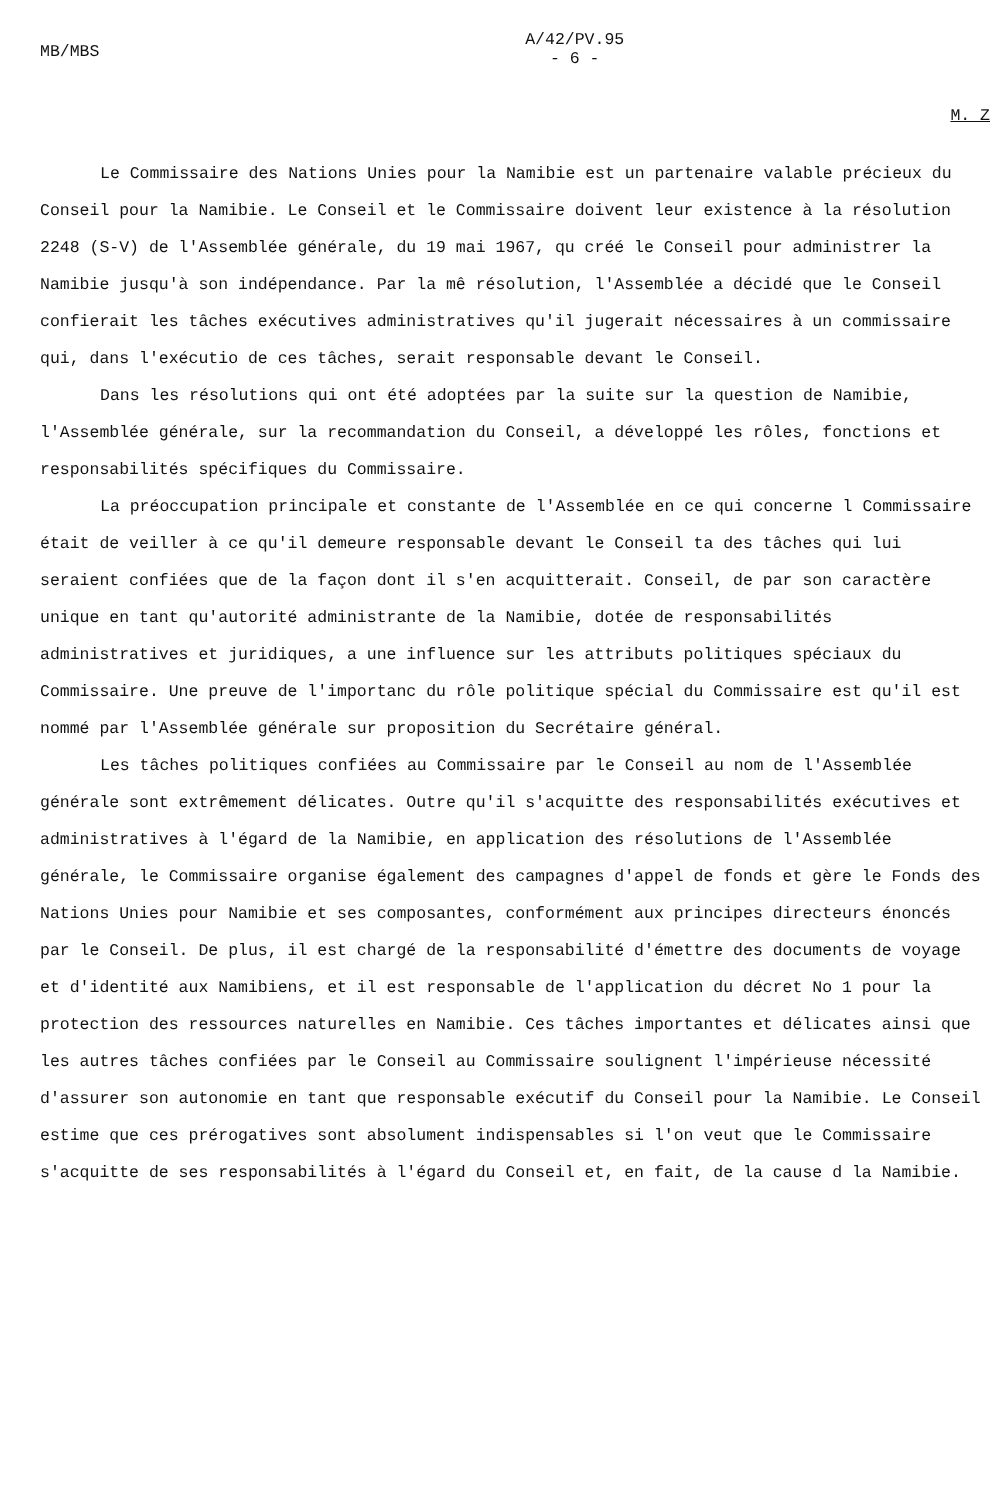MB/MBS
A/42/PV.95
- 6 -
M. Z
Le Commissaire des Nations Unies pour la Namibie est un partenaire valable précieux du Conseil pour la Namibie. Le Conseil et le Commissaire doivent leur existence à la résolution 2248 (S-V) de l'Assemblée générale, du 19 mai 1967, qu créé le Conseil pour administrer la Namibie jusqu'à son indépendance. Par la mê résolution, l'Assemblée a décidé que le Conseil confierait les tâches exécutives administratives qu'il jugerait nécessaires à un commissaire qui, dans l'exécutio de ces tâches, serait responsable devant le Conseil.
Dans les résolutions qui ont été adoptées par la suite sur la question de Namibie, l'Assemblée générale, sur la recommandation du Conseil, a développé les rôles, fonctions et responsabilités spécifiques du Commissaire.
La préoccupation principale et constante de l'Assemblée en ce qui concerne l Commissaire était de veiller à ce qu'il demeure responsable devant le Conseil ta des tâches qui lui seraient confiées que de la façon dont il s'en acquitterait. Conseil, de par son caractère unique en tant qu'autorité administrante de la Namibie, dotée de responsabilités administratives et juridiques, a une influence sur les attributs politiques spéciaux du Commissaire. Une preuve de l'importanc du rôle politique spécial du Commissaire est qu'il est nommé par l'Assemblée générale sur proposition du Secrétaire général.
Les tâches politiques confiées au Commissaire par le Conseil au nom de l'Assemblée générale sont extrêmement délicates. Outre qu'il s'acquitte des responsabilités exécutives et administratives à l'égard de la Namibie, en application des résolutions de l'Assemblée générale, le Commissaire organise également des campagnes d'appel de fonds et gère le Fonds des Nations Unies pour Namibie et ses composantes, conformément aux principes directeurs énoncés par le Conseil. De plus, il est chargé de la responsabilité d'émettre des documents de voyage et d'identité aux Namibiens, et il est responsable de l'application du décret No 1 pour la protection des ressources naturelles en Namibie. Ces tâches importantes et délicates ainsi que les autres tâches confiées par le Conseil au Commissaire soulignent l'impérieuse nécessité d'assurer son autonomie en tant que responsable exécutif du Conseil pour la Namibie. Le Conseil estime que ces prérogatives sont absolument indispensables si l'on veut que le Commissaire s'acquitte de ses responsabilités à l'égard du Conseil et, en fait, de la cause d la Namibie.